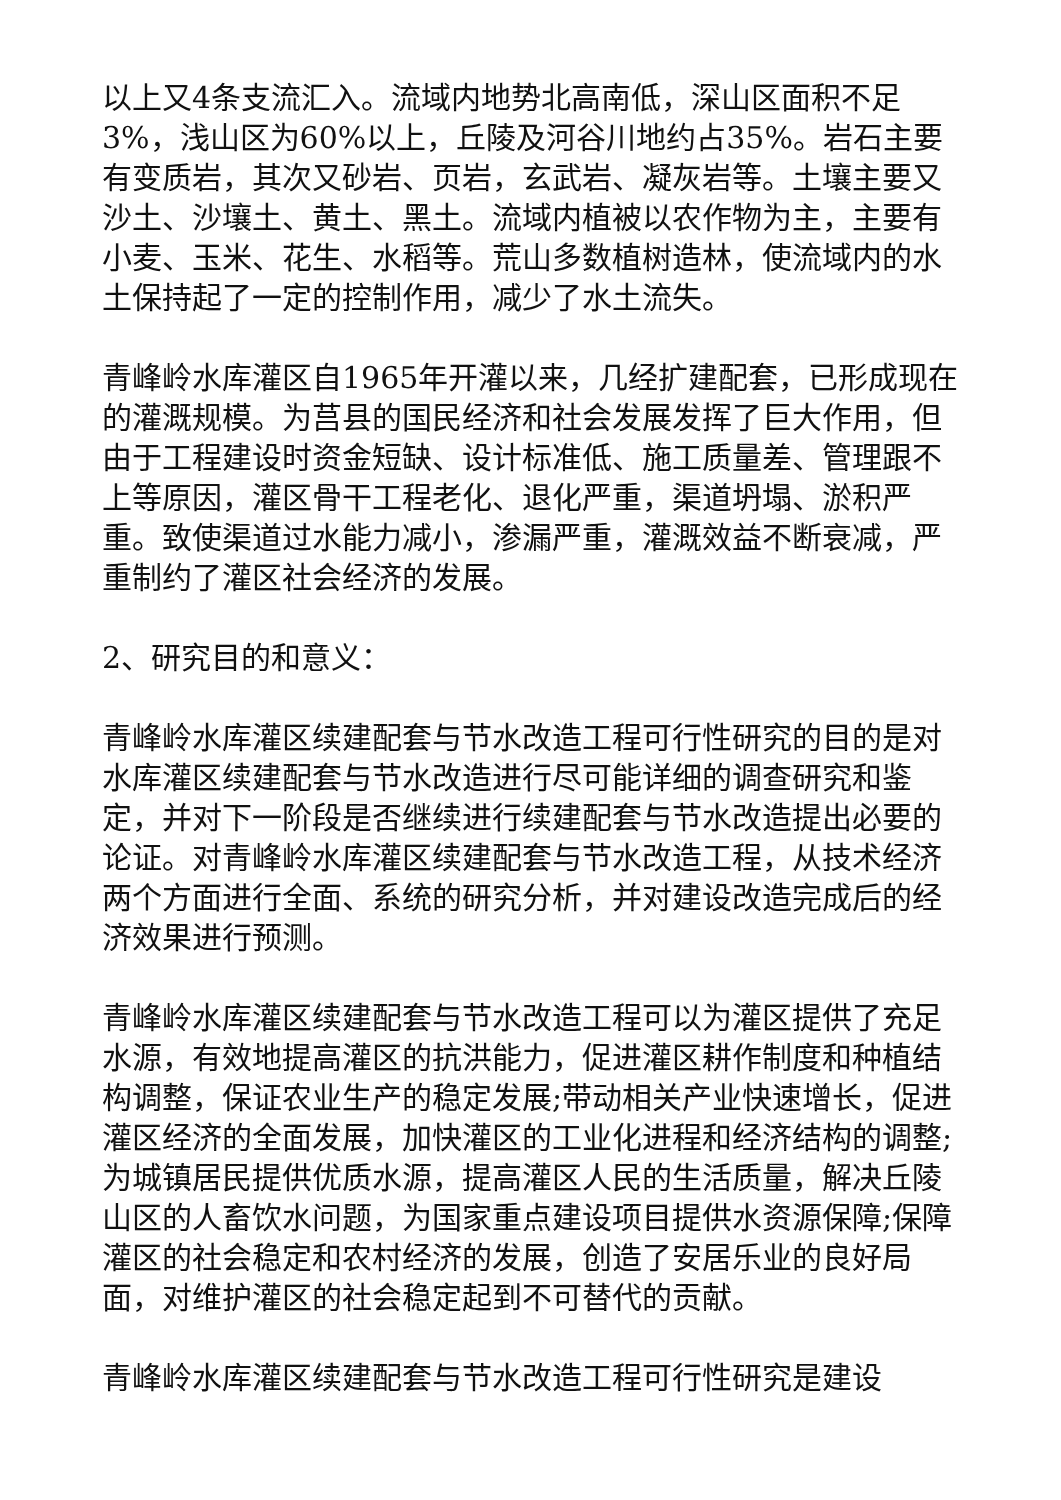以上又4条支流汇入。流域内地势北高南低，深山区面积不足3%，浅山区为60%以上，丘陵及河谷川地约占35%。岩石主要有变质岩，其次又砂岩、页岩，玄武岩、凝灰岩等。土壤主要又沙土、沙壤土、黄土、黑土。流域内植被以农作物为主，主要有小麦、玉米、花生、水稻等。荒山多数植树造林，使流域内的水土保持起了一定的控制作用，减少了水土流失。
青峰岭水库灌区自1965年开灌以来，几经扩建配套，已形成现在的灌溉规模。为莒县的国民经济和社会发展发挥了巨大作用，但由于工程建设时资金短缺、设计标准低、施工质量差、管理跟不上等原因，灌区骨干工程老化、退化严重，渠道坍塌、淤积严重。致使渠道过水能力减小，渗漏严重，灌溉效益不断衰减，严重制约了灌区社会经济的发展。
2、研究目的和意义：
青峰岭水库灌区续建配套与节水改造工程可行性研究的目的是对水库灌区续建配套与节水改造进行尽可能详细的调查研究和鉴定，并对下一阶段是否继续进行续建配套与节水改造提出必要的论证。对青峰岭水库灌区续建配套与节水改造工程，从技术经济两个方面进行全面、系统的研究分析，并对建设改造完成后的经济效果进行预测。
青峰岭水库灌区续建配套与节水改造工程可以为灌区提供了充足水源，有效地提高灌区的抗洪能力，促进灌区耕作制度和种植结构调整，保证农业生产的稳定发展;带动相关产业快速增长，促进灌区经济的全面发展，加快灌区的工业化进程和经济结构的调整;为城镇居民提供优质水源，提高灌区人民的生活质量，解决丘陵山区的人畜饮水问题，为国家重点建设项目提供水资源保障;保障灌区的社会稳定和农村经济的发展，创造了安居乐业的良好局面，对维护灌区的社会稳定起到不可替代的贡献。
青峰岭水库灌区续建配套与节水改造工程可行性研究是建设